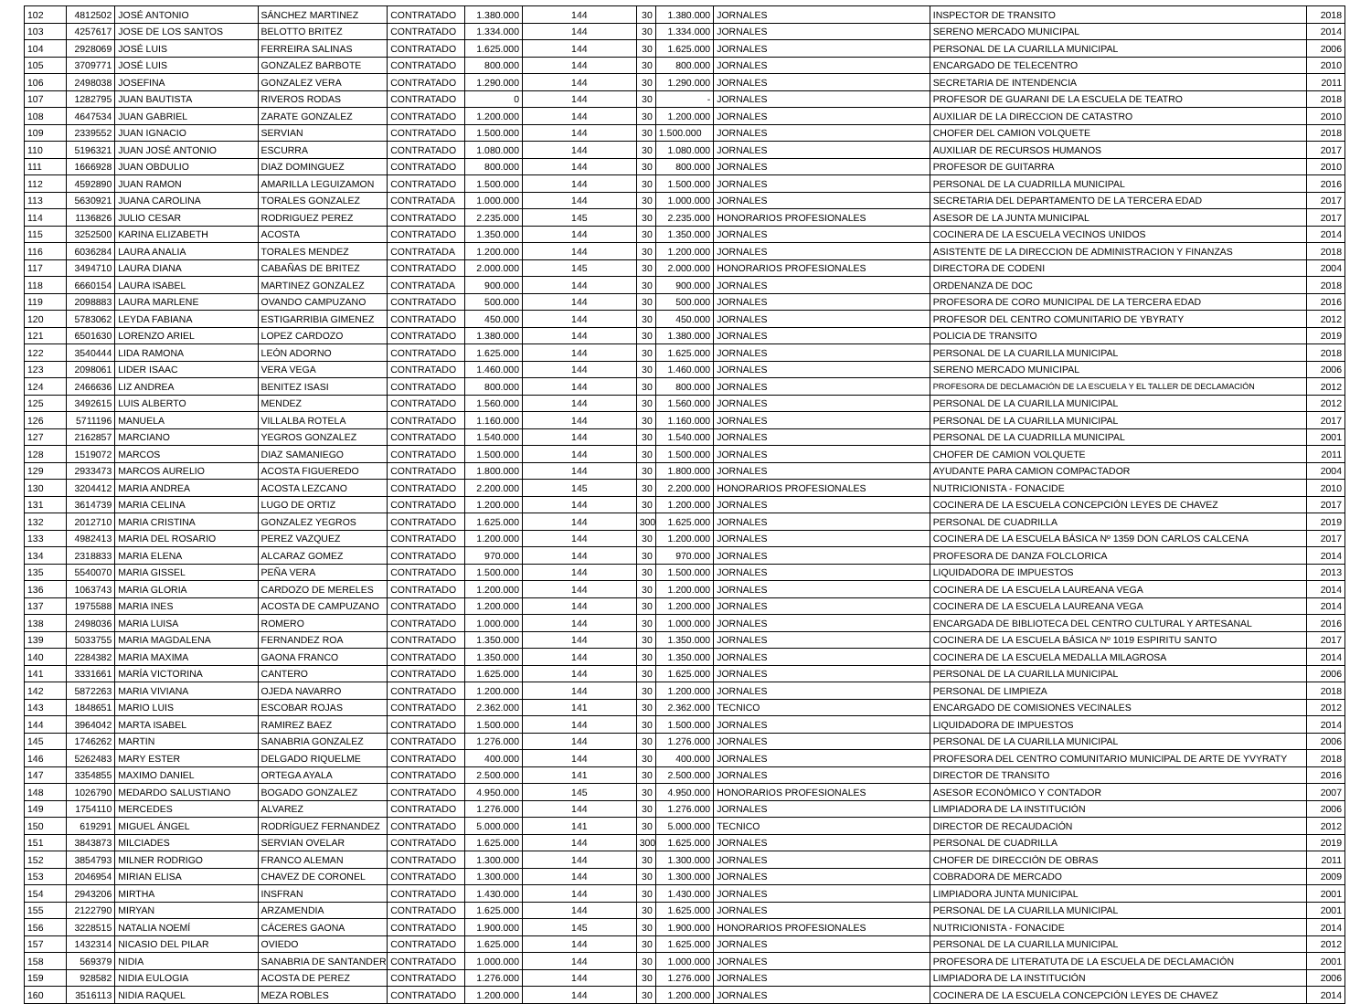| 102 | 4812502 | JOSÉ ANTONIO | SÁNCHEZ MARTINEZ | CONTRATADO | 1.380.000 | 144 | 30 | 1.380.000 | JORNALES | INSPECTOR DE TRANSITO | 2018 |
| 103 | 4257617 | JOSE DE LOS SANTOS | BELOTTO BRITEZ | CONTRATADO | 1.334.000 | 144 | 30 | 1.334.000 | JORNALES | SERENO MERCADO MUNICIPAL | 2014 |
| 104 | 2928069 | JOSÉ LUIS | FERREIRA SALINAS | CONTRATADO | 1.625.000 | 144 | 30 | 1.625.000 | JORNALES | PERSONAL DE LA CUARILLA MUNICIPAL | 2006 |
| 105 | 3709771 | JOSÉ LUIS | GONZALEZ BARBOTE | CONTRATADO | 800.000 | 144 | 30 | 800.000 | JORNALES | ENCARGADO DE TELECENTRO | 2010 |
| 106 | 2498038 | JOSEFINA | GONZALEZ VERA | CONTRATADO | 1.290.000 | 144 | 30 | 1.290.000 | JORNALES | SECRETARIA DE INTENDENCIA | 2011 |
| 107 | 1282795 | JUAN BAUTISTA | RIVEROS RODAS | CONTRATADO | 0 | 144 | 30 | - | JORNALES | PROFESOR DE GUARANI DE LA ESCUELA DE TEATRO | 2018 |
| 108 | 4647534 | JUAN GABRIEL | ZARATE GONZALEZ | CONTRATADO | 1.200.000 | 144 | 30 | 1.200.000 | JORNALES | AUXILIAR DE LA DIRECCION DE CATASTRO | 2010 |
| 109 | 2339552 | JUAN IGNACIO | SERVIAN | CONTRATADO | 1.500.000 | 144 | 30 | 1.500.000 | JORNALES | CHOFER DEL CAMION VOLQUETE | 2018 |
| 110 | 5196321 | JUAN JOSÉ ANTONIO | ESCURRA | CONTRATADO | 1.080.000 | 144 | 30 | 1.080.000 | JORNALES | AUXILIAR DE RECURSOS HUMANOS | 2017 |
| 111 | 1666928 | JUAN OBDULIO | DIAZ DOMINGUEZ | CONTRATADO | 800.000 | 144 | 30 | 800.000 | JORNALES | PROFESOR DE GUITARRA | 2010 |
| 112 | 4592890 | JUAN RAMON | AMARILLA LEGUIZAMON | CONTRATADO | 1.500.000 | 144 | 30 | 1.500.000 | JORNALES | PERSONAL DE LA CUADRILLA MUNICIPAL | 2016 |
| 113 | 5630921 | JUANA CAROLINA | TORALES GONZALEZ | CONTRATADA | 1.000.000 | 144 | 30 | 1.000.000 | JORNALES | SECRETARIA DEL DEPARTAMENTO DE LA TERCERA EDAD | 2017 |
| 114 | 1136826 | JULIO CESAR | RODRIGUEZ PEREZ | CONTRATADO | 2.235.000 | 145 | 30 | 2.235.000 | HONORARIOS PROFESIONALES | ASESOR DE LA JUNTA MUNICIPAL | 2017 |
| 115 | 3252500 | KARINA ELIZABETH | ACOSTA | CONTRATADO | 1.350.000 | 144 | 30 | 1.350.000 | JORNALES | COCINERA DE LA ESCUELA VECINOS UNIDOS | 2014 |
| 116 | 6036284 | LAURA ANALIA | TORALES MENDEZ | CONTRATADA | 1.200.000 | 144 | 30 | 1.200.000 | JORNALES | ASISTENTE DE LA DIRECCION DE ADMINISTRACION Y FINANZAS | 2018 |
| 117 | 3494710 | LAURA DIANA | CABAÑAS DE BRITEZ | CONTRATADO | 2.000.000 | 145 | 30 | 2.000.000 | HONORARIOS PROFESIONALES | DIRECTORA DE CODENI | 2004 |
| 118 | 6660154 | LAURA ISABEL | MARTINEZ GONZALEZ | CONTRATADA | 900.000 | 144 | 30 | 900.000 | JORNALES | ORDENANZA DE DOC | 2018 |
| 119 | 2098883 | LAURA MARLENE | OVANDO CAMPUZANO | CONTRATADO | 500.000 | 144 | 30 | 500.000 | JORNALES | PROFESORA DE CORO MUNICIPAL DE LA TERCERA EDAD | 2016 |
| 120 | 5783062 | LEYDA FABIANA | ESTIGARRIBIA GIMENEZ | CONTRATADO | 450.000 | 144 | 30 | 450.000 | JORNALES | PROFESOR DEL CENTRO COMUNITARIO DE YBYRATY | 2012 |
| 121 | 6501630 | LORENZO ARIEL | LOPEZ CARDOZO | CONTRATADO | 1.380.000 | 144 | 30 | 1.380.000 | JORNALES | POLICIA DE TRANSITO | 2019 |
| 122 | 3540444 | LIDA RAMONA | LEÓN ADORNO | CONTRATADO | 1.625.000 | 144 | 30 | 1.625.000 | JORNALES | PERSONAL DE LA CUARILLA MUNICIPAL | 2018 |
| 123 | 2098061 | LIDER ISAAC | VERA VEGA | CONTRATADO | 1.460.000 | 144 | 30 | 1.460.000 | JORNALES | SERENO MERCADO MUNICIPAL | 2006 |
| 124 | 2466636 | LIZ ANDREA | BENITEZ ISASI | CONTRATADO | 800.000 | 144 | 30 | 800.000 | JORNALES | PROFESORA DE DECLAMACIÓN DE LA ESCUELA Y EL TALLER DE DECLAMACIÓN | 2012 |
| 125 | 3492615 | LUIS ALBERTO | MENDEZ | CONTRATADO | 1.560.000 | 144 | 30 | 1.560.000 | JORNALES | PERSONAL DE LA CUARILLA MUNICIPAL | 2012 |
| 126 | 5711196 | MANUELA | VILLALBA ROTELA | CONTRATADO | 1.160.000 | 144 | 30 | 1.160.000 | JORNALES | PERSONAL DE LA CUARILLA MUNICIPAL | 2017 |
| 127 | 2162857 | MARCIANO | YEGROS GONZALEZ | CONTRATADO | 1.540.000 | 144 | 30 | 1.540.000 | JORNALES | PERSONAL DE LA CUADRILLA MUNICIPAL | 2001 |
| 128 | 1519072 | MARCOS | DIAZ SAMANIEGO | CONTRATADO | 1.500.000 | 144 | 30 | 1.500.000 | JORNALES | CHOFER DE CAMION VOLQUETE | 2011 |
| 129 | 2933473 | MARCOS AURELIO | ACOSTA FIGUEREDO | CONTRATADO | 1.800.000 | 144 | 30 | 1.800.000 | JORNALES | AYUDANTE PARA CAMION COMPACTADOR | 2004 |
| 130 | 3204412 | MARIA ANDREA | ACOSTA LEZCANO | CONTRATADO | 2.200.000 | 145 | 30 | 2.200.000 | HONORARIOS PROFESIONALES | NUTRICIONISTA - FONACIDE | 2010 |
| 131 | 3614739 | MARIA CELINA | LUGO DE ORTIZ | CONTRATADO | 1.200.000 | 144 | 30 | 1.200.000 | JORNALES | COCINERA DE LA ESCUELA CONCEPCIÓN LEYES DE CHAVEZ | 2017 |
| 132 | 2012710 | MARIA CRISTINA | GONZALEZ YEGROS | CONTRATADO | 1.625.000 | 144 | 300 | 1.625.000 | JORNALES | PERSONAL DE CUADRILLA | 2019 |
| 133 | 4982413 | MARIA DEL ROSARIO | PEREZ VAZQUEZ | CONTRATADO | 1.200.000 | 144 | 30 | 1.200.000 | JORNALES | COCINERA DE LA ESCUELA BÁSICA Nº 1359 DON CARLOS CALCENA | 2017 |
| 134 | 2318833 | MARIA ELENA | ALCARAZ GOMEZ | CONTRATADO | 970.000 | 144 | 30 | 970.000 | JORNALES | PROFESORA DE DANZA FOLCLORICA | 2014 |
| 135 | 5540070 | MARIA GISSEL | PEÑA VERA | CONTRATADO | 1.500.000 | 144 | 30 | 1.500.000 | JORNALES | LIQUIDADORA DE IMPUESTOS | 2013 |
| 136 | 1063743 | MARIA GLORIA | CARDOZO DE MERELES | CONTRATADO | 1.200.000 | 144 | 30 | 1.200.000 | JORNALES | COCINERA DE LA ESCUELA LAUREANA VEGA | 2014 |
| 137 | 1975588 | MARIA INES | ACOSTA DE CAMPUZANO | CONTRATADO | 1.200.000 | 144 | 30 | 1.200.000 | JORNALES | COCINERA DE LA ESCUELA LAUREANA VEGA | 2014 |
| 138 | 2498036 | MARIA LUISA | ROMERO | CONTRATADO | 1.000.000 | 144 | 30 | 1.000.000 | JORNALES | ENCARGADA DE BIBLIOTECA DEL CENTRO CULTURAL Y ARTESANAL | 2016 |
| 139 | 5033755 | MARIA MAGDALENA | FERNANDEZ ROA | CONTRATADO | 1.350.000 | 144 | 30 | 1.350.000 | JORNALES | COCINERA DE LA ESCUELA BÁSICA Nº 1019 ESPIRITU SANTO | 2017 |
| 140 | 2284382 | MARIA MAXIMA | GAONA FRANCO | CONTRATADO | 1.350.000 | 144 | 30 | 1.350.000 | JORNALES | COCINERA DE LA ESCUELA MEDALLA MILAGROSA | 2014 |
| 141 | 3331661 | MARÍA VICTORINA | CANTERO | CONTRATADO | 1.625.000 | 144 | 30 | 1.625.000 | JORNALES | PERSONAL DE LA CUARILLA MUNICIPAL | 2006 |
| 142 | 5872263 | MARIA VIVIANA | OJEDA NAVARRO | CONTRATADO | 1.200.000 | 144 | 30 | 1.200.000 | JORNALES | PERSONAL DE LIMPIEZA | 2018 |
| 143 | 1848651 | MARIO LUIS | ESCOBAR ROJAS | CONTRATADO | 2.362.000 | 141 | 30 | 2.362.000 | TECNICO | ENCARGADO DE COMISIONES VECINALES | 2012 |
| 144 | 3964042 | MARTA ISABEL | RAMIREZ BAEZ | CONTRATADO | 1.500.000 | 144 | 30 | 1.500.000 | JORNALES | LIQUIDADORA DE IMPUESTOS | 2014 |
| 145 | 1746262 | MARTIN | SANABRIA GONZALEZ | CONTRATADO | 1.276.000 | 144 | 30 | 1.276.000 | JORNALES | PERSONAL DE LA CUARILLA MUNICIPAL | 2006 |
| 146 | 5262483 | MARY ESTER | DELGADO RIQUELME | CONTRATADO | 400.000 | 144 | 30 | 400.000 | JORNALES | PROFESORA DEL CENTRO COMUNITARIO MUNICIPAL DE ARTE DE YVYRATY | 2018 |
| 147 | 3354855 | MAXIMO DANIEL | ORTEGA AYALA | CONTRATADO | 2.500.000 | 141 | 30 | 2.500.000 | JORNALES | DIRECTOR DE TRANSITO | 2016 |
| 148 | 1026790 | MEDARDO SALUSTIANO | BOGADO GONZALEZ | CONTRATADO | 4.950.000 | 145 | 30 | 4.950.000 | HONORARIOS PROFESIONALES | ASESOR ECONÓMICO Y CONTADOR | 2007 |
| 149 | 1754110 | MERCEDES | ALVAREZ | CONTRATADO | 1.276.000 | 144 | 30 | 1.276.000 | JORNALES | LIMPIADORA DE LA INSTITUCIÓN | 2006 |
| 150 | 619291 | MIGUEL ÁNGEL | RODRÍGUEZ FERNANDEZ | CONTRATADO | 5.000.000 | 141 | 30 | 5.000.000 | TECNICO | DIRECTOR DE RECAUDACIÓN | 2012 |
| 151 | 3843873 | MILCIADES | SERVIAN OVELAR | CONTRATADO | 1.625.000 | 144 | 300 | 1.625.000 | JORNALES | PERSONAL DE CUADRILLA | 2019 |
| 152 | 3854793 | MILNER RODRIGO | FRANCO ALEMAN | CONTRATADO | 1.300.000 | 144 | 30 | 1.300.000 | JORNALES | CHOFER DE DIRECCIÓN DE OBRAS | 2011 |
| 153 | 2046954 | MIRIAN ELISA | CHAVEZ DE CORONEL | CONTRATADO | 1.300.000 | 144 | 30 | 1.300.000 | JORNALES | COBRADORA DE MERCADO | 2009 |
| 154 | 2943206 | MIRTHA | INSFRAN | CONTRATADO | 1.430.000 | 144 | 30 | 1.430.000 | JORNALES | LIMPIADORA JUNTA MUNICIPAL | 2001 |
| 155 | 2122790 | MIRYAN | ARZAMENDIA | CONTRATADO | 1.625.000 | 144 | 30 | 1.625.000 | JORNALES | PERSONAL DE LA CUARILLA MUNICIPAL | 2001 |
| 156 | 3228515 | NATALIA NOEMÍ | CÁCERES GAONA | CONTRATADO | 1.900.000 | 145 | 30 | 1.900.000 | HONORARIOS PROFESIONALES | NUTRICIONISTA - FONACIDE | 2014 |
| 157 | 1432314 | NICASIO DEL PILAR | OVIEDO | CONTRATADO | 1.625.000 | 144 | 30 | 1.625.000 | JORNALES | PERSONAL DE LA CUARILLA MUNICIPAL | 2012 |
| 158 | 569379 | NIDIA | SANABRIA DE SANTANDER | CONTRATADO | 1.000.000 | 144 | 30 | 1.000.000 | JORNALES | PROFESORA DE LITERATUTA DE LA ESCUELA DE DECLAMACIÓN | 2001 |
| 159 | 928582 | NIDIA EULOGIA | ACOSTA DE PEREZ | CONTRATADO | 1.276.000 | 144 | 30 | 1.276.000 | JORNALES | LIMPIADORA DE LA INSTITUCIÓN | 2006 |
| 160 | 3516113 | NIDIA RAQUEL | MEZA ROBLES | CONTRATADO | 1.200.000 | 144 | 30 | 1.200.000 | JORNALES | COCINERA DE LA ESCUELA CONCEPCIÓN LEYES DE CHAVEZ | 2014 |